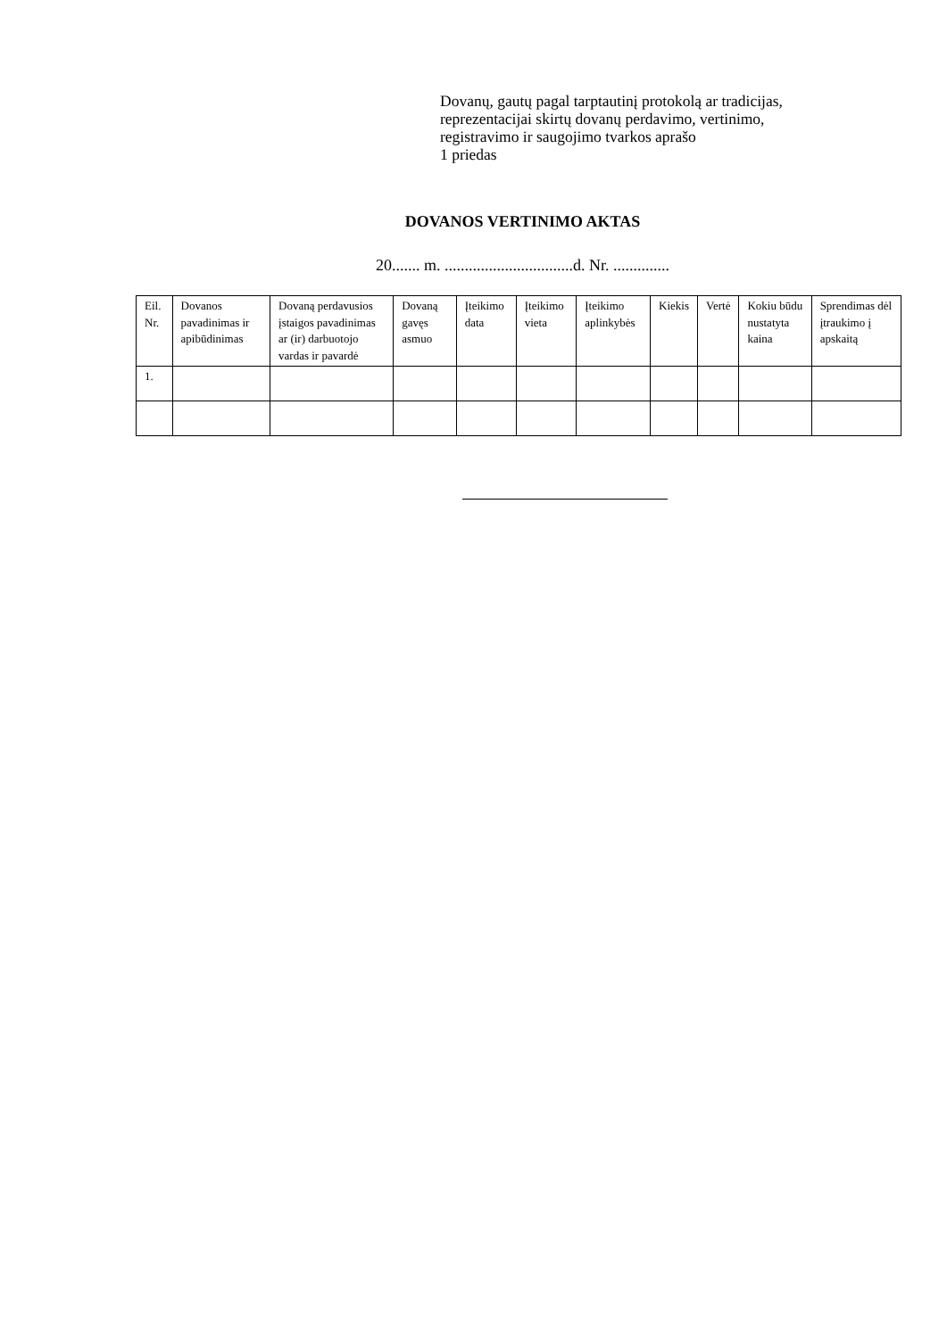Dovanų, gautų pagal tarptautinį protokolą ar tradicijas,
reprezentacijai skirtų dovanų perdavimo, vertinimo,
registravimo ir saugojimo tvarkos aprašo
1 priedas
DOVANOS VERTINIMO AKTAS
20....... m. ................................d. Nr. ..............
| Eil. Nr. | Dovanos pavadinimas ir apibūdinimas | Dovaną perdavusios įstaigos pavadinimas ar (ir) darbuotojo vardas ir pavardė | Dovaną gavęs asmuo | Įteikimo data | Įteikimo vieta | Įteikimo aplinkybės | Kiekis | Vertė | Kokiu būdu nustatyta kaina | Sprendimas dėl įtraukimo į apskaitą |
| --- | --- | --- | --- | --- | --- | --- | --- | --- | --- | --- |
| 1. | | | | | | | | | | |